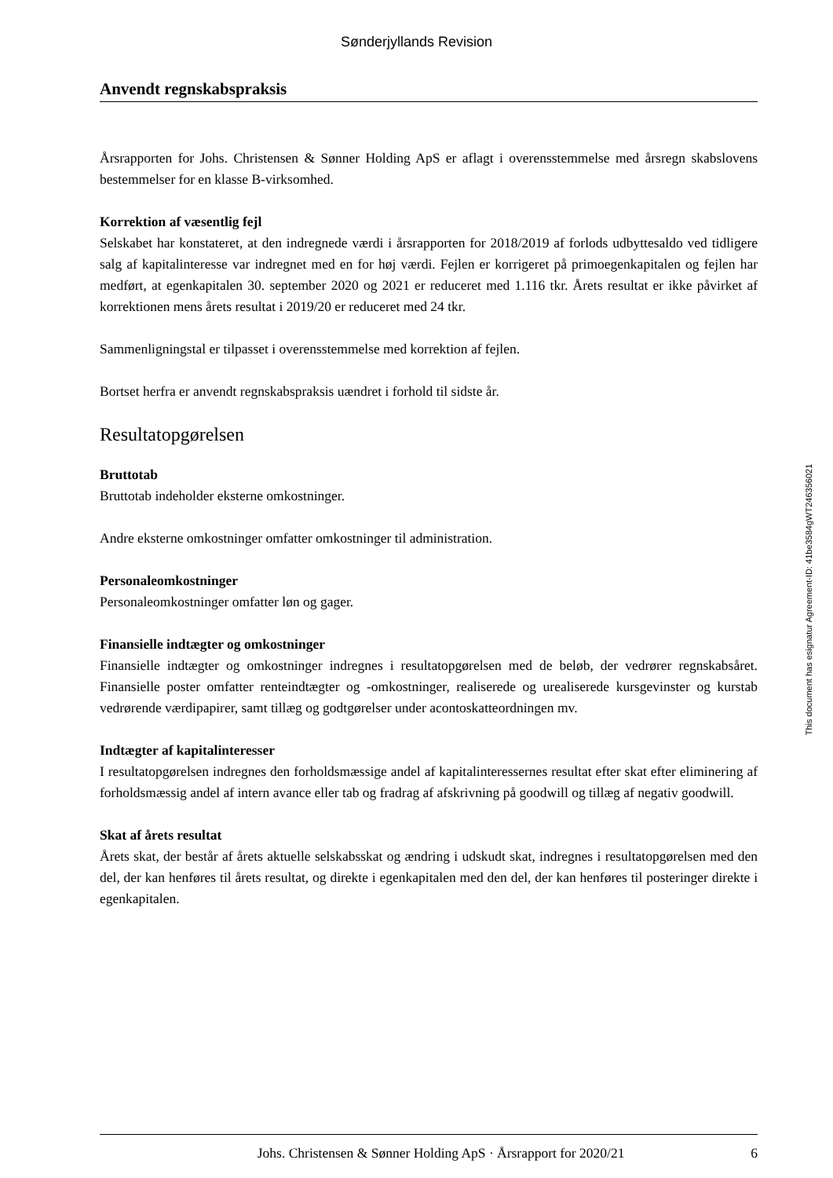Sønderjyllands Revision
Anvendt regnskabspraksis
Årsrapporten for Johs. Christensen & Sønner Holding ApS er aflagt i overensstemmelse med årsregn skabslovens bestemmelser for en klasse B-virksomhed.
Korrektion af væsentlig fejl
Selskabet har konstateret, at den indregnede værdi i årsrapporten for 2018/2019 af forlods udbyttesaldo ved tidligere salg af kapitalinteresse var indregnet med en for høj værdi. Fejlen er korrigeret på primoegenkapitalen og fejlen har medført, at egenkapitalen 30. september 2020 og 2021 er reduceret med 1.116 tkr. Årets resultat er ikke påvirket af korrektionen mens årets resultat i 2019/20 er reduceret med 24 tkr.
Sammenligningstal er tilpasset i overensstemmelse med korrektion af fejlen.
Bortset herfra er anvendt regnskabspraksis uændret i forhold til sidste år.
Resultatopgørelsen
Bruttotab
Bruttotab indeholder eksterne omkostninger.
Andre eksterne omkostninger omfatter omkostninger til administration.
Personaleomkostninger
Personaleomkostninger omfatter løn og gager.
Finansielle indtægter og omkostninger
Finansielle indtægter og omkostninger indregnes i resultatopgørelsen med de beløb, der vedrører regnskabsåret. Finansielle poster omfatter renteindtægter og -omkostninger, realiserede og urealiserede kursgevinster og kurstab vedrørende værdipapirer, samt tillæg og godtgørelser under acontoskatteordningen mv.
Indtægter af kapitalinteresser
I resultatopgørelsen indregnes den forholdsmæssige andel af kapitalinteressernes resultat efter skat efter eliminering af forholdsmæssig andel af intern avance eller tab og fradrag af afskrivning på goodwill og tillæg af negativ goodwill.
Skat af årets resultat
Årets skat, der består af årets aktuelle selskabsskat og ændring i udskudt skat, indregnes i resultatopgørelsen med den del, der kan henføres til årets resultat, og direkte i egenkapitalen med den del, der kan henføres til posteringer direkte i egenkapitalen.
This document has esignatur Agreement-ID: 41be3584gWT246356021
Johs. Christensen & Sønner Holding ApS · Årsrapport for 2020/21 6